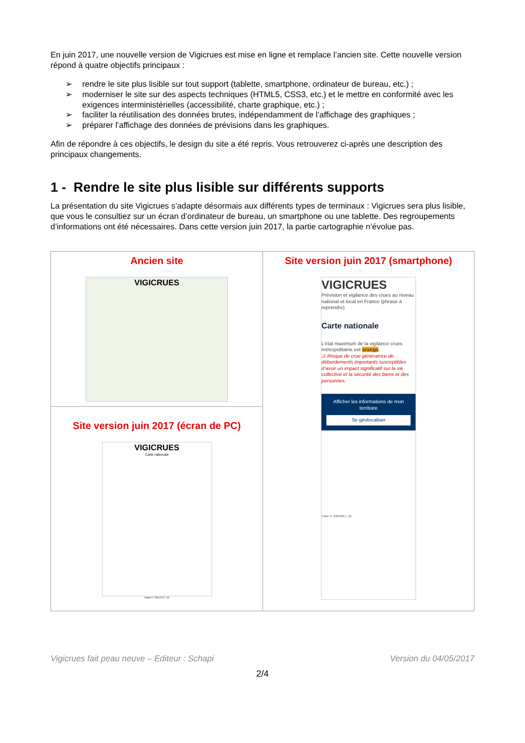En juin 2017, une nouvelle version de Vigicrues est mise en ligne et remplace l’ancien site. Cette nouvelle version répond à quatre objectifs principaux :
➢ rendre le site plus lisible sur tout support (tablette, smartphone, ordinateur de bureau, etc.) ;
➢ moderniser le site sur des aspects techniques (HTML5, CSS3, etc.) et le mettre en conformité avec les exigences interministérielles (accessibilité, charte graphique, etc.) ;
➢ faciliter la réutilisation des données brutes, indépendamment de l’affichage des graphiques ;
➢ préparer l’affichage des données de prévisions dans les graphiques.
Afin de répondre à ces objectifs, le design du site a été repris. Vous retrouverez ci-après une description des principaux changements.
1 - Rendre le site plus lisible sur différents supports
La présentation du site Vigicrues s’adapte désormais aux différents types de terminaux : Vigicrues sera plus lisible, que vous le consultiez sur un écran d’ordinateur de bureau, un smartphone ou une tablette. Des regroupements d’informations ont été nécessaires. Dans cette version juin 2017, la partie cartographie n’évolue pas.
| Ancien site VIGICRUES | Site version juin 2017 (smartphone) VIGICRUES Prévision et vigilance des crues au niveau national et local en France (phrase à reprendre) Carte nationale L’état maximum de la vigilance crues métropolitaine est orange . ⚠ Risque de crue génératrice de débordements importants susceptibles d’avoir un impact significatif sur la vie collective et la sécurité des biens et des personnes. Afficher les informations de mon territoire Se géolocaliser Carte n° 23012017_16 |
| Site version juin 2017 (écran de PC) VIGICRUES Carte nationale Carte n° 23012017_16 | |
Vigicrues fait peau neuve – Editeur : Schapi Version du 04/05/2017
2/4